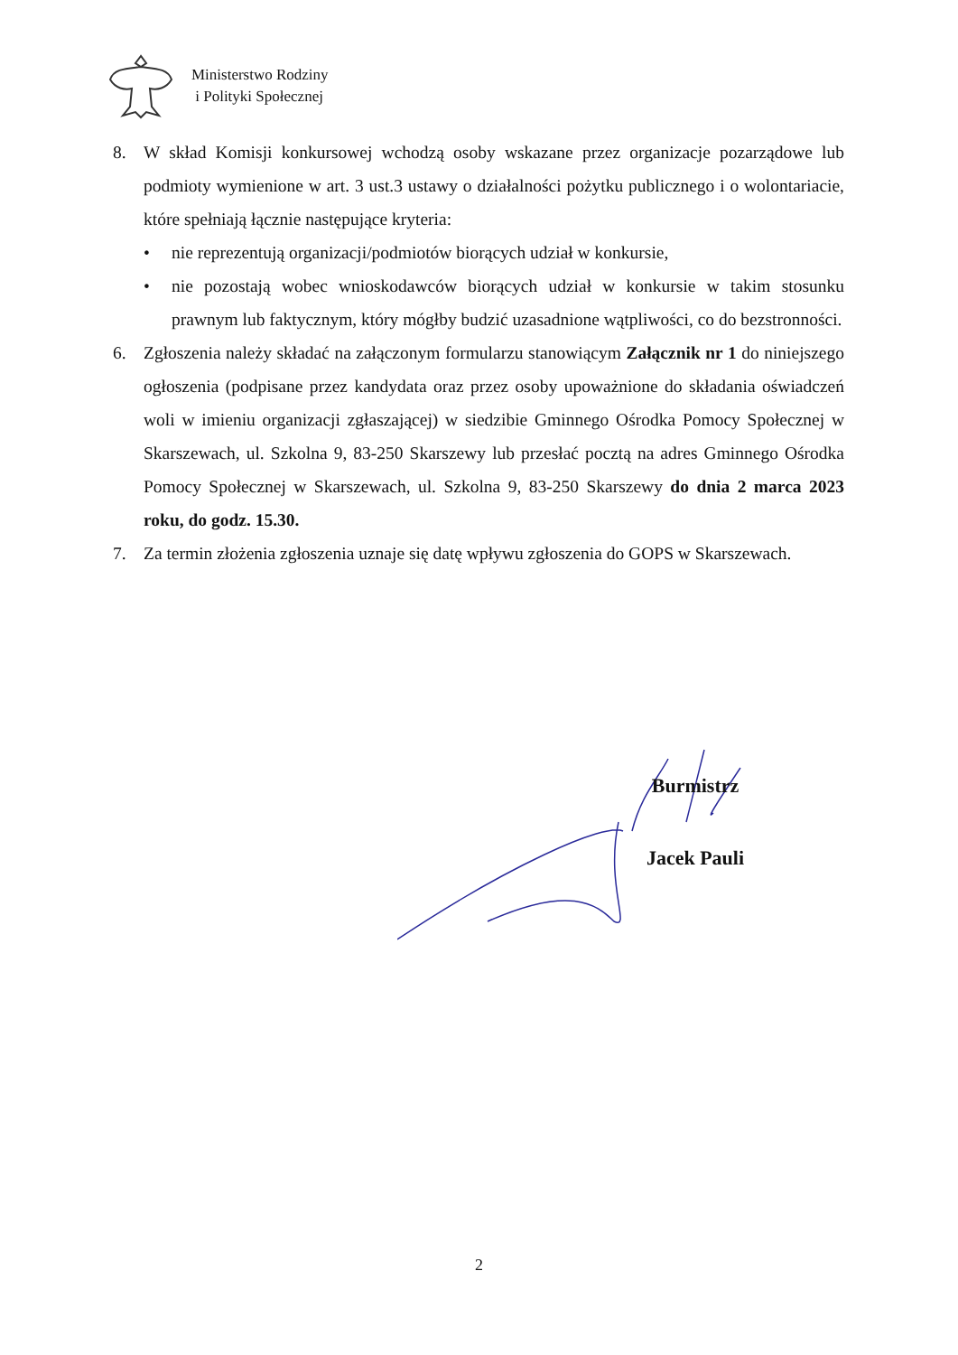Ministerstwo Rodziny
i Polityki Społecznej
8. W skład Komisji konkursowej wchodzą osoby wskazane przez organizacje pozarządowe lub podmioty wymienione w art. 3 ust.3 ustawy o działalności pożytku publicznego i o wolontariacie, które spełniają łącznie następujące kryteria:
• nie reprezentują organizacji/podmiotów biorących udział w konkursie,
• nie pozostają wobec wnioskodawców biorących udział w konkursie w takim stosunku prawnym lub faktycznym, który mógłby budzić uzasadnione wątpliwości, co do bezstronności.
6. Zgłoszenia należy składać na załączonym formularzu stanowiącym Załącznik nr 1 do niniejszego ogłoszenia (podpisane przez kandydata oraz przez osoby upoważnione do składania oświadczeń woli w imieniu organizacji zgłaszającej) w siedzibie Gminnego Ośrodka Pomocy Społecznej w Skarszewach, ul. Szkolna 9, 83-250 Skarszewy lub przesłać pocztą na adres Gminnego Ośrodka Pomocy Społecznej w Skarszewach, ul. Szkolna 9, 83-250 Skarszewy do dnia 2 marca 2023 roku, do godz. 15.30.
7. Za termin złożenia zgłoszenia uznaje się datę wpływu zgłoszenia do GOPS w Skarszewach.
Burmistrz
Jacek Pauli
2